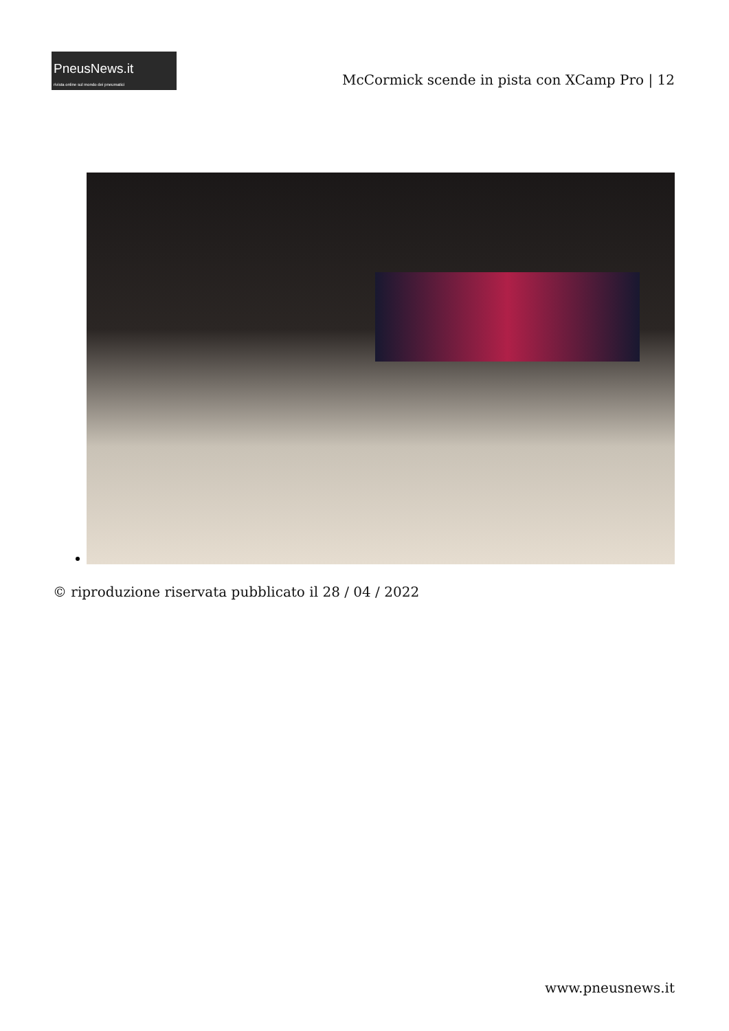PneusNews.it
rivista online sul mondo dei pneumatici
McCormick scende in pista con XCamp Pro | 12
© riproduzione riservata pubblicato il 28 / 04 / 2022
www.pneusnews.it